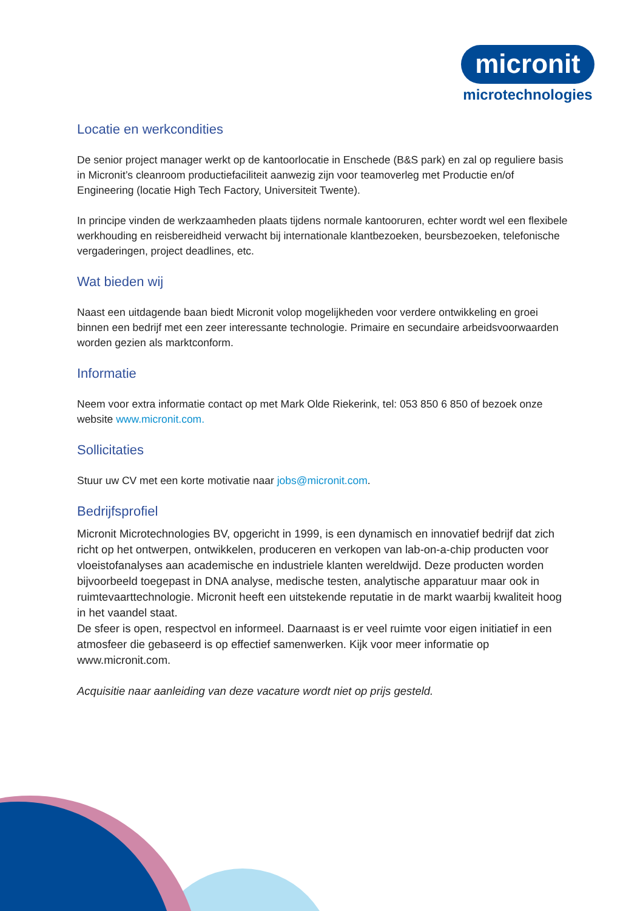micronit
microtechnologies
Locatie en werkcondities
De senior project manager werkt op de kantoorlocatie in Enschede (B&S park) en zal op reguliere basis in Micronit’s cleanroom productiefaciliteit aanwezig zijn voor teamoverleg met Productie en/of Engineering (locatie High Tech Factory, Universiteit Twente).
In principe vinden de werkzaamheden plaats tijdens normale kantooruren, echter wordt wel een flexibele werkhouding en reisbereidheid verwacht bij internationale klantbezoeken, beursbezoeken, telefonische vergaderingen, project deadlines, etc.
Wat bieden wij
Naast een uitdagende baan biedt Micronit volop mogelijkheden voor verdere ontwikkeling en groei binnen een bedrijf met een zeer interessante technologie. Primaire en secundaire arbeidsvoorwaarden worden gezien als marktconform.
Informatie
Neem voor extra informatie contact op met Mark Olde Riekerink, tel: 053 850 6 850 of bezoek onze website www.micronit.com.
Sollicitaties
Stuur uw CV met een korte motivatie naar jobs@micronit.com.
Bedrijfsprofiel
Micronit Microtechnologies BV, opgericht in 1999, is een dynamisch en innovatief bedrijf dat zich richt op het ontwerpen, ontwikkelen, produceren en verkopen van lab-on-a-chip producten voor vloeistofanalyses aan academische en industriele klanten wereldwijd. Deze producten worden bijvoorbeeld toegepast in DNA analyse, medische testen, analytische apparatuur maar ook in ruimtevaarttechnologie. Micronit heeft een uitstekende reputatie in de markt waarbij kwaliteit hoog in het vaandel staat.
De sfeer is open, respectvol en informeel. Daarnaast is er veel ruimte voor eigen initiatief in een atmosfeer die gebaseerd is op effectief samenwerken. Kijk voor meer informatie op www.micronit.com.
Acquisitie naar aanleiding van deze vacature wordt niet op prijs gesteld.